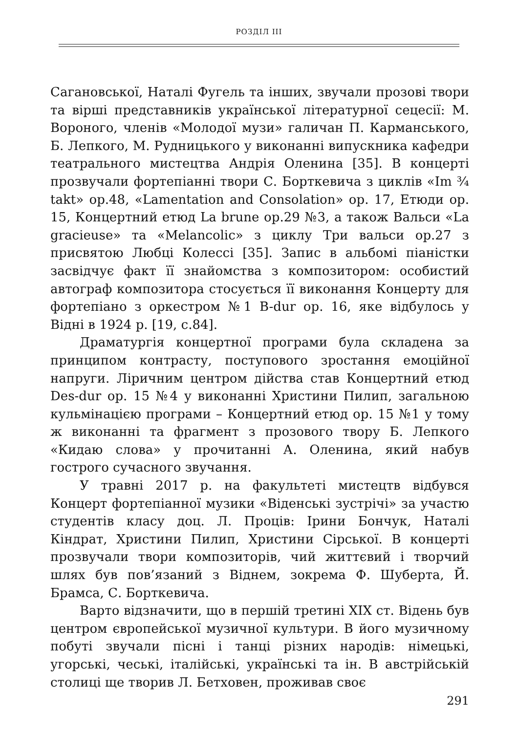РОЗДІЛ ІІІ
Сагановської, Наталі Фугель та інших, звучали прозові твори та вірші представників української літературної сецесії: М. Вороного, членів «Молодої музи» галичан П. Карманського, Б. Лепкого, М. Рудницького у виконанні випускника кафедри театрального мистецтва Андрія Оленина [35]. В концерті прозвучали фортепіанні твори С. Борткевича з циклів «Im ¾ takt» op.48, «Lamentation and Consolation» op. 17, Етюди op. 15, Концертний етюд La brune op.29 №3, а також Вальси «La gracieuse» та «Melancolic» з циклу Три вальси op.27 з присвятою Любці Колессі [35]. Запис в альбомі піаністки засвідчує факт її знайомства з композитором: особистий автограф композитора стосується її виконання Концерту для фортепіано з оркестром №1 B-dur op. 16, яке відбулось у Відні в 1924 р. [19, с.84].
Драматургія концертної програми була складена за принципом контрасту, поступового зростання емоційної напруги. Ліричним центром дійства став Концертний етюд Des-dur op. 15 №4 у виконанні Христини Пилип, загальною кульмінацією програми – Концертний етюд op. 15 №1 у тому ж виконанні та фрагмент з прозового твору Б. Лепкого «Кидаю слова» у прочитанні А. Оленина, який набув гострого сучасного звучання.
У травні 2017 р. на факультеті мистецтв відбувся Концерт фортепіанної музики «Віденські зустрічі» за участю студентів класу доц. Л. Проців: Ірини Бончук, Наталі Кіндрат, Христини Пилип, Христини Сірської. В концерті прозвучали твори композиторів, чий життєвий і творчий шлях був пов’язаний з Віднем, зокрема Ф. Шуберта, Й. Брамса, С. Борткевича.
Варто відзначити, що в першій третині ХІХ ст. Відень був центром європейської музичної культури. В його музичному побуті звучали пісні і танці різних народів: німецькі, угорські, чеські, італійські, українські та ін. В австрійській столиці ще творив Л. Бетховен, проживав своє
291